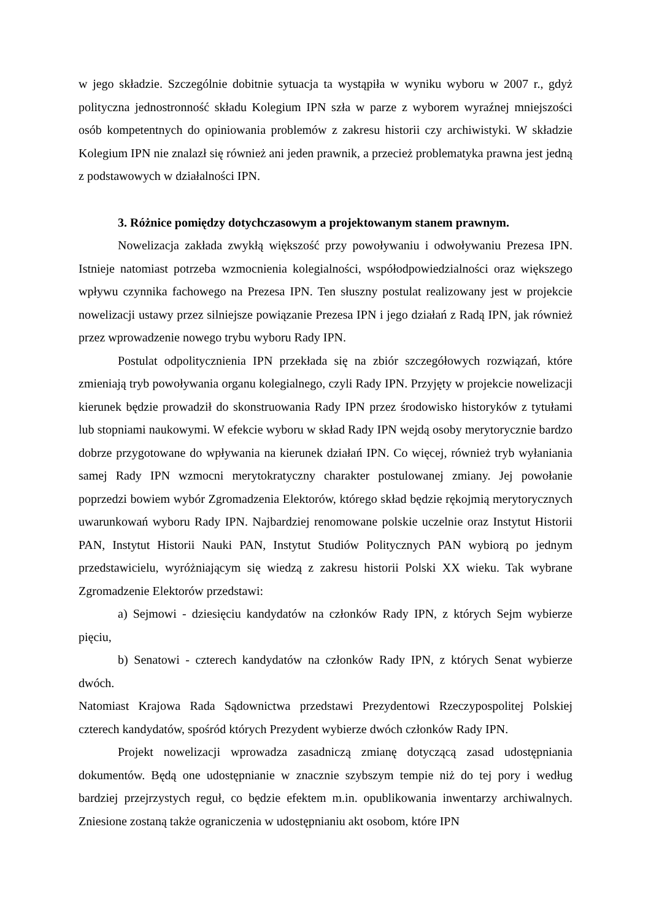w jego składzie. Szczególnie dobitnie sytuacja ta wystąpiła w wyniku wyboru w 2007 r., gdyż polityczna jednostronność składu Kolegium IPN szła w parze z wyborem wyraźnej mniejszości osób kompetentnych do opiniowania problemów z zakresu historii czy archiwistyki. W składzie Kolegium IPN nie znalazł się również ani jeden prawnik, a przecież problematyka prawna jest jedną z podstawowych w działalności IPN.
3. Różnice pomiędzy dotychczasowym a projektowanym stanem prawnym.
Nowelizacja zakłada zwykłą większość przy powoływaniu i odwoływaniu Prezesa IPN. Istnieje natomiast potrzeba wzmocnienia kolegialności, współodpowiedzialności oraz większego wpływu czynnika fachowego na Prezesa IPN. Ten słuszny postulat realizowany jest w projekcie nowelizacji ustawy przez silniejsze powiązanie Prezesa IPN i jego działań z Radą IPN, jak również przez wprowadzenie nowego trybu wyboru Rady IPN.
Postulat odpolitycznienia IPN przekłada się na zbiór szczegółowych rozwiązań, które zmieniają tryb powoływania organu kolegialnego, czyli Rady IPN. Przyjęty w projekcie nowelizacji kierunek będzie prowadził do skonstruowania Rady IPN przez środowisko historyków z tytułami lub stopniami naukowymi. W efekcie wyboru w skład Rady IPN wejdą osoby merytorycznie bardzo dobrze przygotowane do wpływania na kierunek działań IPN. Co więcej, również tryb wyłaniania samej Rady IPN wzmocni merytokratyczny charakter postulowanej zmiany. Jej powołanie poprzedzi bowiem wybór Zgromadzenia Elektorów, którego skład będzie rękojmią merytorycznych uwarunkowań wyboru Rady IPN. Najbardziej renomowane polskie uczelnie oraz Instytut Historii PAN, Instytut Historii Nauki PAN, Instytut Studiów Politycznych PAN wybiorą po jednym przedstawicielu, wyróżniającym się wiedzą z zakresu historii Polski XX wieku. Tak wybrane Zgromadzenie Elektorów przedstawi:
a) Sejmowi - dziesięciu kandydatów na członków Rady IPN, z których Sejm wybierze pięciu,
b) Senatowi - czterech kandydatów na członków Rady IPN, z których Senat wybierze dwóch.
Natomiast Krajowa Rada Sądownictwa przedstawi Prezydentowi Rzeczypospolitej Polskiej czterech kandydatów, spośród których Prezydent wybierze dwóch członków Rady IPN.
Projekt nowelizacji wprowadza zasadniczą zmianę dotyczącą zasad udostępniania dokumentów. Będą one udostępnianie w znacznie szybszym tempie niż do tej pory i według bardziej przejrzystych reguł, co będzie efektem m.in. opublikowania inwentarzy archiwalnych. Zniesione zostaną także ograniczenia w udostępnianiu akt osobom, które IPN